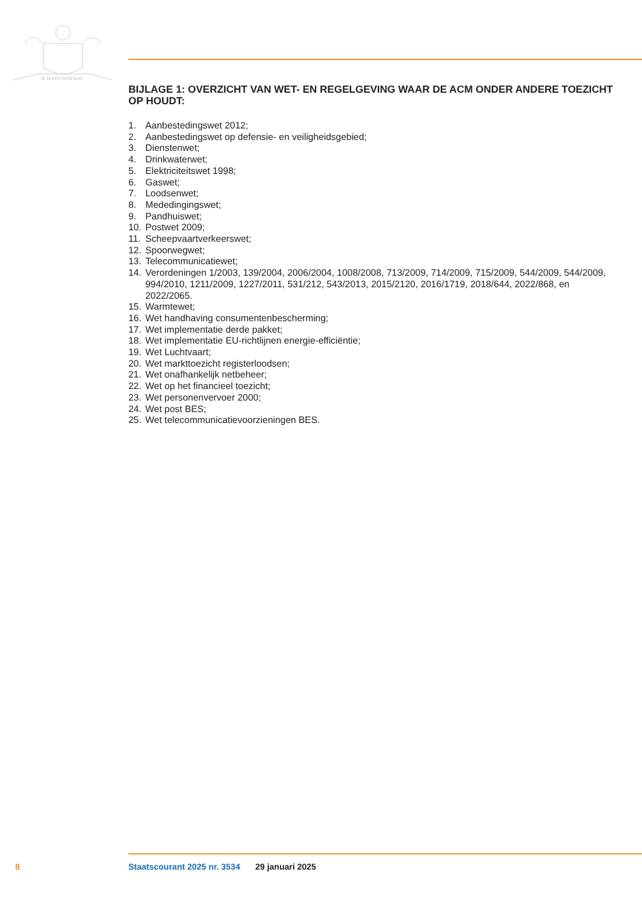JE MAINTIENDRAI
BIJLAGE 1: OVERZICHT VAN WET- EN REGELGEVING WAAR DE ACM ONDER ANDERE TOEZICHT OP HOUDT:
1. Aanbestedingswet 2012;
2. Aanbestedingswet op defensie- en veiligheidsgebied;
3. Dienstenwet;
4. Drinkwaterwet;
5. Elektriciteitswet 1998;
6. Gaswet;
7. Loodsenwet;
8. Mededingingswet;
9. Pandhuiswet;
10. Postwet 2009;
11. Scheepvaartverkeerswet;
12. Spoorwegwet;
13. Telecommunicatiewet;
14. Verordeningen 1/2003, 139/2004, 2006/2004, 1008/2008, 713/2009, 714/2009, 715/2009, 544/2009, 544/2009, 994/2010, 1211/2009, 1227/2011, 531/212, 543/2013, 2015/2120, 2016/1719, 2018/644, 2022/868, en 2022/2065.
15. Warmtewet;
16. Wet handhaving consumentenbescherming;
17. Wet implementatie derde pakket;
18. Wet implementatie EU-richtlijnen energie-efficiëntie;
19. Wet Luchtvaart;
20. Wet markttoezicht registerloodsen;
21. Wet onafhankelijk netbeheer;
22. Wet op het financieel toezicht;
23. Wet personenvervoer 2000;
24. Wet post BES;
25. Wet telecommunicatievoorzieningen BES.
8 Staatscourant 2025 nr. 3534 29 januari 2025